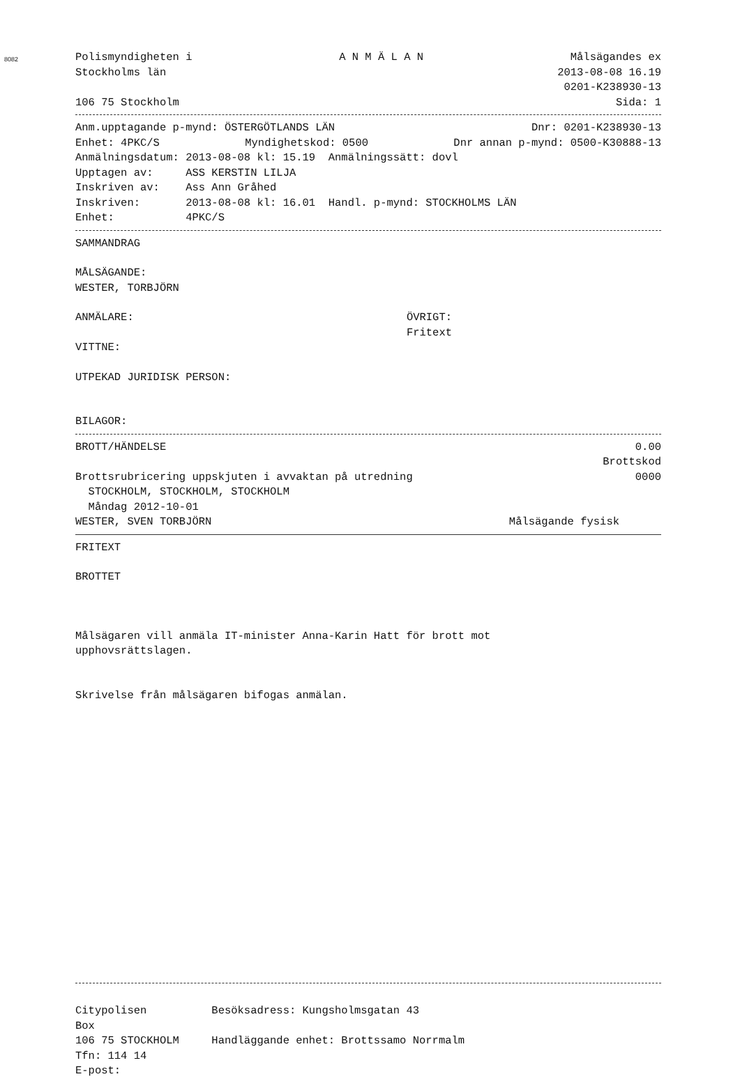8082
Polismyndigheten i A N M Ä L A N Målsägandes ex
Stockholms län 2013-08-08 16.19
0201-K238930-13
106 75 Stockholm Sida: 1
Anm.upptagande p-mynd: ÖSTERGÖTLANDS LÄN Dnr: 0201-K238930-13
Enhet: 4PKC/S Myndighetskod: 0500 Dnr annan p-mynd: 0500-K30888-13
Anmälningsdatum: 2013-08-08 kl: 15.19 Anmälningssätt: dovl
Upptagen av: ASS KERSTIN LILJA
Inskriven av: Ass Ann Gråhed
Inskriven: 2013-08-08 kl: 16.01 Handl. p-mynd: STOCKHOLMS LÄN
Enhet: 4PKC/S
SAMMANDRAG
MÅLSÄGANDE:
WESTER, TORBJÖRN
ANMÄLARE: ÖVRIGT:
Fritext
VITTNE:
UTPEKAD JURIDISK PERSON:
BILAGOR:
BROTT/HÄNDELSE 0.00
Brottskod
Brottsrubricering uppskjuten i avvaktan på utredning 0000
STOCKHOLM, STOCKHOLM, STOCKHOLM
Måndag 2012-10-01
WESTER, SVEN TORBJÖRN Målsägande fysisk
FRITEXT
BROTTET
Målsägaren vill anmäla IT-minister Anna-Karin Hatt för brott mot
upphovsrättslagen.
Skrivelse från målsägaren bifogas anmälan.
Citypolisen Besöksadress: Kungsholmsgatan 43
Box
106 75 STOCKHOLM Handläggande enhet: Brottssamo Norrmalm
Tfn: 114 14
E-post: